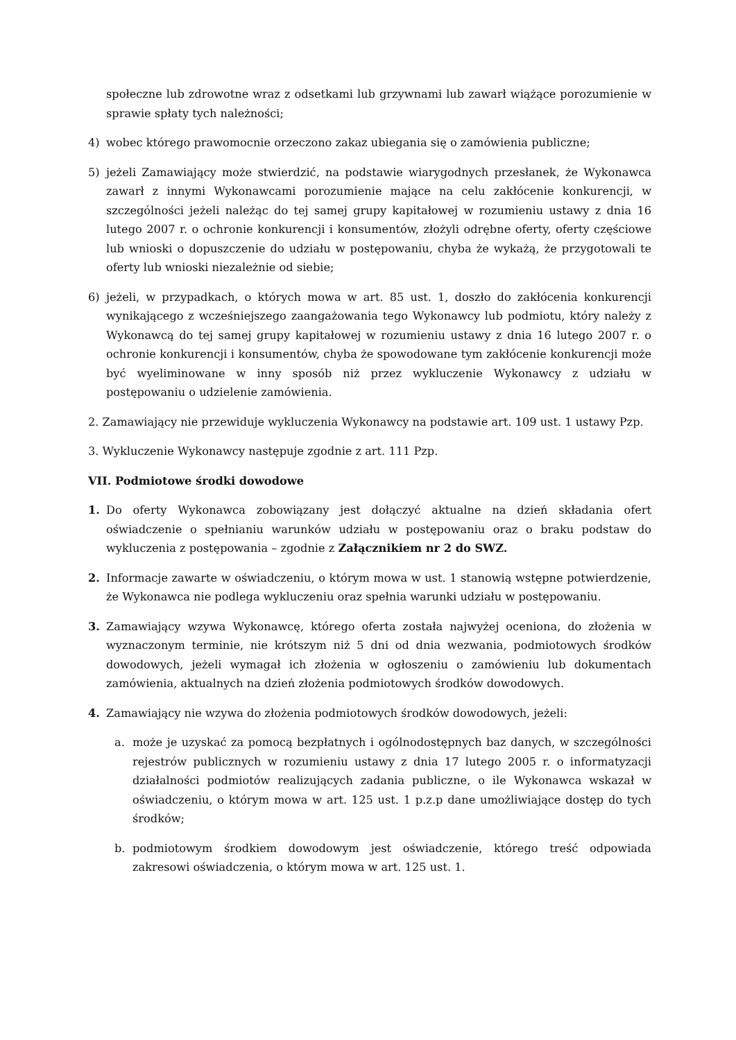społeczne lub zdrowotne wraz z odsetkami lub grzywnami lub zawarł wiążące porozumienie w sprawie spłaty tych należności;
4) wobec którego prawomocnie orzeczono zakaz ubiegania się o zamówienia publiczne;
5) jeżeli Zamawiający może stwierdzić, na podstawie wiarygodnych przesłanek, że Wykonawca zawarł z innymi Wykonawcami porozumienie mające na celu zakłócenie konkurencji, w szczególności jeżeli należąc do tej samej grupy kapitałowej w rozumieniu ustawy z dnia 16 lutego 2007 r. o ochronie konkurencji i konsumentów, złożyli odrębne oferty, oferty częściowe lub wnioski o dopuszczenie do udziału w postępowaniu, chyba że wykażą, że przygotowali te oferty lub wnioski niezależnie od siebie;
6) jeżeli, w przypadkach, o których mowa w art. 85 ust. 1, doszło do zakłócenia konkurencji wynikającego z wcześniejszego zaangażowania tego Wykonawcy lub podmiotu, który należy z Wykonawcą do tej samej grupy kapitałowej w rozumieniu ustawy z dnia 16 lutego 2007 r. o ochronie konkurencji i konsumentów, chyba że spowodowane tym zakłócenie konkurencji może być wyeliminowane w inny sposób niż przez wykluczenie Wykonawcy z udziału w postępowaniu o udzielenie zamówienia.
2. Zamawiający nie przewiduje wykluczenia Wykonawcy na podstawie art. 109 ust. 1 ustawy Pzp.
3. Wykluczenie Wykonawcy następuje zgodnie z art. 111 Pzp.
VII. Podmiotowe środki dowodowe
1. Do oferty Wykonawca zobowiązany jest dołączyć aktualne na dzień składania ofert oświadczenie o spełnianiu warunków udziału w postępowaniu oraz o braku podstaw do wykluczenia z postępowania – zgodnie z Załącznikiem nr 2 do SWZ.
2. Informacje zawarte w oświadczeniu, o którym mowa w ust. 1 stanowią wstępne potwierdzenie, że Wykonawca nie podlega wykluczeniu oraz spełnia warunki udziału w postępowaniu.
3. Zamawiający wzywa Wykonawcę, którego oferta została najwyżej oceniona, do złożenia w wyznaczonym terminie, nie krótszym niż 5 dni od dnia wezwania, podmiotowych środków dowodowych, jeżeli wymagał ich złożenia w ogłoszeniu o zamówieniu lub dokumentach zamówienia, aktualnych na dzień złożenia podmiotowych środków dowodowych.
4. Zamawiający nie wzywa do złożenia podmiotowych środków dowodowych, jeżeli:
a. może je uzyskać za pomocą bezpłatnych i ogólnodostępnych baz danych, w szczególności rejestrów publicznych w rozumieniu ustawy z dnia 17 lutego 2005 r. o informatyzacji działalności podmiotów realizujących zadania publiczne, o ile Wykonawca wskazał w oświadczeniu, o którym mowa w art. 125 ust. 1 p.z.p dane umożliwiające dostęp do tych środków;
b. podmiotowym środkiem dowodowym jest oświadczenie, którego treść odpowiada zakresowi oświadczenia, o którym mowa w art. 125 ust. 1.